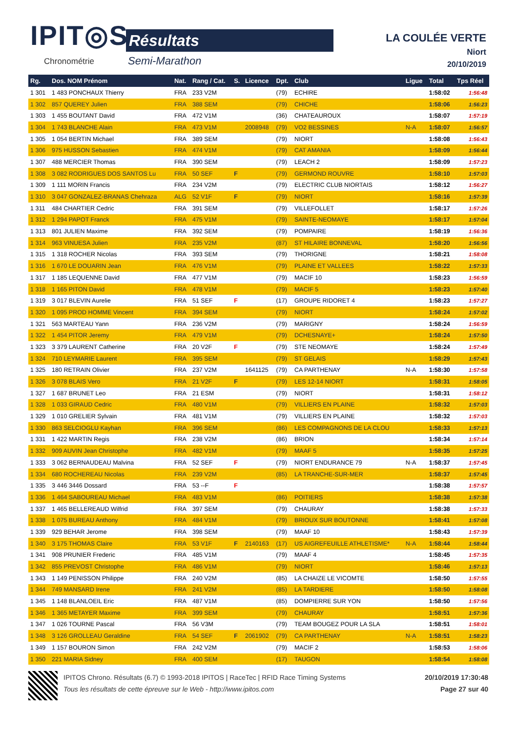IPIT◎S
Chronométrie
Résultats
Semi-Marathon
LA COULÉE VERTE
Niort
20/10/2019
| Rg. | Dos. NOM Prénom | Nat. | Rang / Cat. | S. | Licence | Dpt. | Club | Ligue | Total | Tps Réel |
| --- | --- | --- | --- | --- | --- | --- | --- | --- | --- | --- |
| 1 301 | 1 483 PONCHAUX Thierry | FRA | 233 V2M | | | (79) | ECHIRE | | 1:58:02 | 1:56:48 |
| 1 302 | 857 QUEREY Julien | FRA | 388 SEM | | | (79) | CHICHE | | 1:58:06 | 1:56:23 |
| 1 303 | 1 455 BOUTANT David | FRA | 472 V1M | | | (36) | CHATEAUROUX | | 1:58:07 | 1:57:19 |
| 1 304 | 1 743 BLANCHE Alain | FRA | 473 V1M | | 2008948 | (79) | VO2 BESSINES | N-A | 1:58:07 | 1:56:57 |
| 1 305 | 1 054 BERTIN Michael | FRA | 389 SEM | | | (79) | NIORT | | 1:58:08 | 1:56:43 |
| 1 306 | 975 HUSSON Sebastien | FRA | 474 V1M | | | (79) | CAT AMANIA | | 1:58:09 | 1:56:44 |
| 1 307 | 488 MERCIER Thomas | FRA | 390 SEM | | | (79) | LEACH 2 | | 1:58:09 | 1:57:23 |
| 1 308 | 3 082 RODRIGUES DOS SANTOS Lu | FRA | 50 SEF | F | | (79) | GERMOND ROUVRE | | 1:58:10 | 1:57:03 |
| 1 309 | 1 111 MORIN Francis | FRA | 234 V2M | | | (79) | ELECTRIC CLUB NIORTAIS | | 1:58:12 | 1:56:27 |
| 1 310 | 3 047 GONZALEZ-BRANAS Chehraza | ALG | 52 V1F | F | | (79) | NIORT | | 1:58:16 | 1:57:39 |
| 1 311 | 484 CHARTIER Cedric | FRA | 391 SEM | | | (79) | VILLEFOLLET | | 1:58:17 | 1:57:26 |
| 1 312 | 1 294 PAPOT Franck | FRA | 475 V1M | | | (79) | SAINTE-NEOMAYE | | 1:58:17 | 1:57:04 |
| 1 313 | 801 JULIEN Maxime | FRA | 392 SEM | | | (79) | POMPAIRE | | 1:58:19 | 1:56:36 |
| 1 314 | 963 VINUESA Julien | FRA | 235 V2M | | | (87) | ST HILAIRE BONNEVAL | | 1:58:20 | 1:56:56 |
| 1 315 | 1 318 ROCHER Nicolas | FRA | 393 SEM | | | (79) | THORIGNE | | 1:58:21 | 1:58:08 |
| 1 316 | 1 670 LE DOUARIN Jean | FRA | 476 V1M | | | (79) | PLAINE ET VALLEES | | 1:58:22 | 1:57:33 |
| 1 317 | 1 185 LEQUENNE David | FRA | 477 V1M | | | (79) | MACIF 10 | | 1:58:23 | 1:56:59 |
| 1 318 | 1 165 PITON David | FRA | 478 V1M | | | (79) | MACIF 5 | | 1:58:23 | 1:57:40 |
| 1 319 | 3 017 BLEVIN Aurelie | FRA | 51 SEF | F | | (17) | GROUPE RIDORET 4 | | 1:58:23 | 1:57:27 |
| 1 320 | 1 095 PROD HOMME Vincent | FRA | 394 SEM | | | (79) | NIORT | | 1:58:24 | 1:57:02 |
| 1 321 | 563 MARTEAU Yann | FRA | 236 V2M | | | (79) | MARIGNY | | 1:58:24 | 1:56:59 |
| 1 322 | 1 454 PITOR Jeremy | FRA | 479 V1M | | | (79) | DCHESNAYE+ | | 1:58:24 | 1:57:50 |
| 1 323 | 3 379 LAURENT Catherine | FRA | 20 V2F | F | | (79) | STE NEOMAYE | | 1:58:24 | 1:57:49 |
| 1 324 | 710 LEYMARIE Laurent | FRA | 395 SEM | | | (79) | ST GELAIS | | 1:58:29 | 1:57:43 |
| 1 325 | 180 RETRAIN Olivier | FRA | 237 V2M | | 1641125 | (79) | CA PARTHENAY | N-A | 1:58:30 | 1:57:58 |
| 1 326 | 3 078 BLAIS Vero | FRA | 21 V2F | F | | (79) | LES 12-14 NIORT | | 1:58:31 | 1:58:05 |
| 1 327 | 1 687 BRUNET Leo | FRA | 21 ESM | | | (79) | NIORT | | 1:58:31 | 1:58:12 |
| 1 328 | 1 033 GIRAUD Cedric | FRA | 480 V1M | | | (79) | VILLIERS EN PLAINE | | 1:58:32 | 1:57:03 |
| 1 329 | 1 010 GRELIER Sylvain | FRA | 481 V1M | | | (79) | VILLIERS EN PLAINE | | 1:58:32 | 1:57:03 |
| 1 330 | 863 SELCIOGLU Kayhan | FRA | 396 SEM | | | (86) | LES COMPAGNONS DE LA CLOU | | 1:58:33 | 1:57:13 |
| 1 331 | 1 422 MARTIN Regis | FRA | 238 V2M | | | (86) | BRION | | 1:58:34 | 1:57:14 |
| 1 332 | 909 AUVIN Jean Christophe | FRA | 482 V1M | | | (79) | MAAF 5 | | 1:58:35 | 1:57:25 |
| 1 333 | 3 062 BERNAUDEAU Malvina | FRA | 52 SEF | F | | (79) | NIORT ENDURANCE 79 | N-A | 1:58:37 | 1:57:45 |
| 1 334 | 680 ROCHEREAU Nicolas | FRA | 239 V2M | | | (85) | LA TRANCHE-SUR-MER | | 1:58:37 | 1:57:45 |
| 1 335 | 3 446 3446 Dossard | FRA | 53 --F | F | | | | | 1:58:38 | 1:57:57 |
| 1 336 | 1 464 SABOUREAU Michael | FRA | 483 V1M | | | (86) | POITIERS | | 1:58:38 | 1:57:38 |
| 1 337 | 1 465 BELLEREAUD Wilfrid | FRA | 397 SEM | | | (79) | CHAURAY | | 1:58:38 | 1:57:33 |
| 1 338 | 1 075 BUREAU Anthony | FRA | 484 V1M | | | (79) | BRIOUX SUR BOUTONNE | | 1:58:41 | 1:57:08 |
| 1 339 | 929 BEHAR Jerome | FRA | 398 SEM | | | (79) | MAAF 10 | | 1:58:43 | 1:57:39 |
| 1 340 | 3 175 THOMAS Claire | FRA | 53 V1F | F | 2140163 | (17) | US AIGREFEUILLE ATHLETISME* | N-A | 1:58:44 | 1:58:44 |
| 1 341 | 908 PRUNIER Frederic | FRA | 485 V1M | | | (79) | MAAF 4 | | 1:58:45 | 1:57:35 |
| 1 342 | 855 PREVOST Christophe | FRA | 486 V1M | | | (79) | NIORT | | 1:58:46 | 1:57:13 |
| 1 343 | 1 149 PENISSON Philippe | FRA | 240 V2M | | | (85) | LA CHAIZE LE VICOMTE | | 1:58:50 | 1:57:55 |
| 1 344 | 749 MANSARD Irene | FRA | 241 V2M | | | (85) | LA TARDIERE | | 1:58:50 | 1:58:08 |
| 1 345 | 1 148 BLANLOEIL Eric | FRA | 487 V1M | | | (85) | DOMPIERRE SUR YON | | 1:58:50 | 1:57:56 |
| 1 346 | 1 365 METAYER Maxime | FRA | 399 SEM | | | (79) | CHAURAY | | 1:58:51 | 1:57:36 |
| 1 347 | 1 026 TOURNE Pascal | FRA | 56 V3M | | | (79) | TEAM BOUGEZ POUR LA SLA | | 1:58:51 | 1:58:01 |
| 1 348 | 3 126 GROLLEAU Geraldine | FRA | 54 SEF | F | 2061902 | (79) | CA PARTHENAY | N-A | 1:58:51 | 1:58:23 |
| 1 349 | 1 157 BOURON Simon | FRA | 242 V2M | | | (79) | MACIF 2 | | 1:58:53 | 1:58:06 |
| 1 350 | 221 MARIA Sidney | FRA | 400 SEM | | | (17) | TAUGON | | 1:58:54 | 1:58:08 |
IPITOS Chrono. Résultats (6.7) © 1993-2018 IPITOS | RaceTec | RFID Race Timing Systems 20/10/2019 17:30:48
Tous les résultats de cette épreuve sur le Web - http://www.ipitos.com Page 27 sur 40